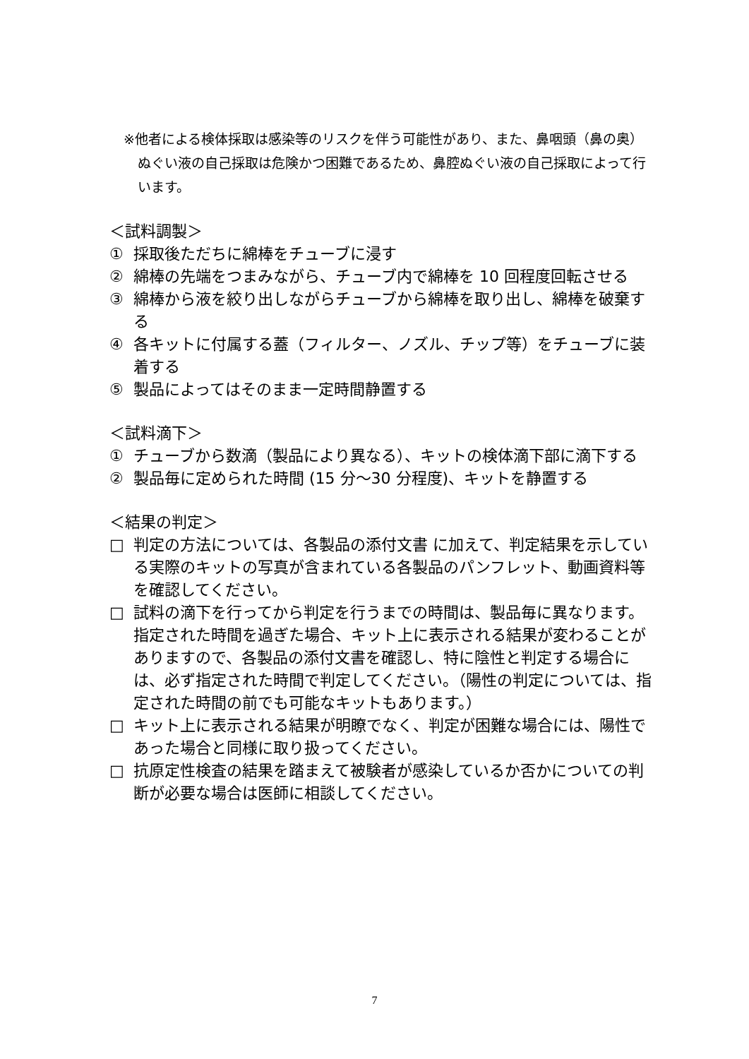※他者による検体採取は感染等のリスクを伴う可能性があり、また、鼻咽頭（鼻の奥）ぬぐい液の自己採取は危険かつ困難であるため、鼻腔ぬぐい液の自己採取によって行います。
＜試料調製＞
① 採取後ただちに綿棒をチューブに浸す
② 綿棒の先端をつまみながら、チューブ内で綿棒を 10 回程度回転させる
③ 綿棒から液を絞り出しながらチューブから綿棒を取り出し、綿棒を破棄する
④ 各キットに付属する蓋（フィルター、ノズル、チップ等）をチューブに装着する
⑤ 製品によってはそのまま一定時間静置する
＜試料滴下＞
① チューブから数滴（製品により異なる）、キットの検体滴下部に滴下する
② 製品毎に定められた時間 (15 分～30 分程度)、キットを静置する
＜結果の判定＞
□ 判定の方法については、各製品の添付文書 に加えて、判定結果を示している実際のキットの写真が含まれている各製品のパンフレット、動画資料等を確認してください。
□ 試料の滴下を行ってから判定を行うまでの時間は、製品毎に異なります。指定された時間を過ぎた場合、キット上に表示される結果が変わることがありますので、各製品の添付文書を確認し、特に陰性と判定する場合には、必ず指定された時間で判定してください。（陽性の判定については、指定された時間の前でも可能なキットもあります。）
□ キット上に表示される結果が明瞭でなく、判定が困難な場合には、陽性であった場合と同様に取り扱ってください。
□ 抗原定性検査の結果を踏まえて被験者が感染しているか否かについての判断が必要な場合は医師に相談してください。
7